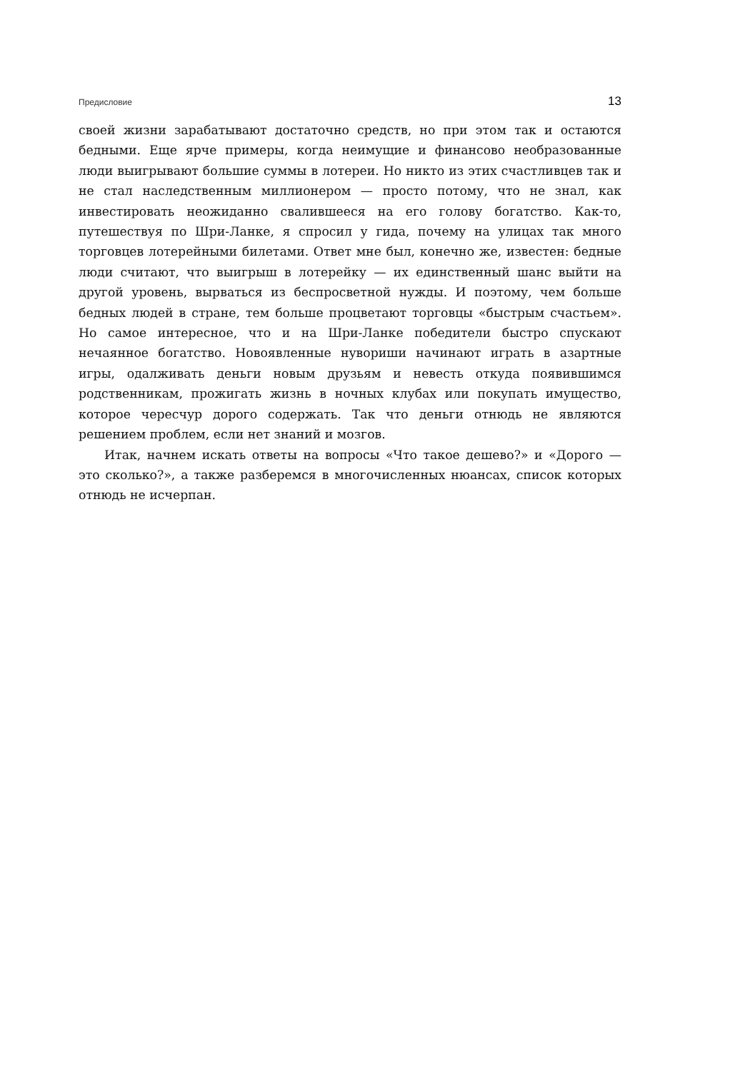Предисловие 13
своей жизни зарабатывают достаточно средств, но при этом так и остаются бедными. Еще ярче примеры, когда неимущие и финансово необразованные люди выигрывают большие суммы в лотереи. Но никто из этих счастливцев так и не стал наследственным миллионером — просто потому, что не знал, как инвестировать неожиданно свалившееся на его голову богатство. Как-то, путешествуя по Шри-Ланке, я спросил у гида, почему на улицах так много торговцев лотерейными билетами. Ответ мне был, конечно же, известен: бедные люди считают, что выигрыш в лотерейку — их единственный шанс выйти на другой уровень, вырваться из беспросветной нужды. И поэтому, чем больше бедных людей в стране, тем больше процветают торговцы «быстрым счастьем». Но самое интересное, что и на Шри-Ланке победители быстро спускают нечаянное богатство. Новоявленные нувориши начинают играть в азартные игры, одалживать деньги новым друзьям и невесть откуда появившимся родственникам, прожигать жизнь в ночных клубах или покупать имущество, которое чересчур дорого содержать. Так что деньги отнюдь не являются решением проблем, если нет знаний и мозгов.
Итак, начнем искать ответы на вопросы «Что такое дешево?» и «Дорого — это сколько?», а также разберемся в многочисленных нюансах, список которых отнюдь не исчерпан.